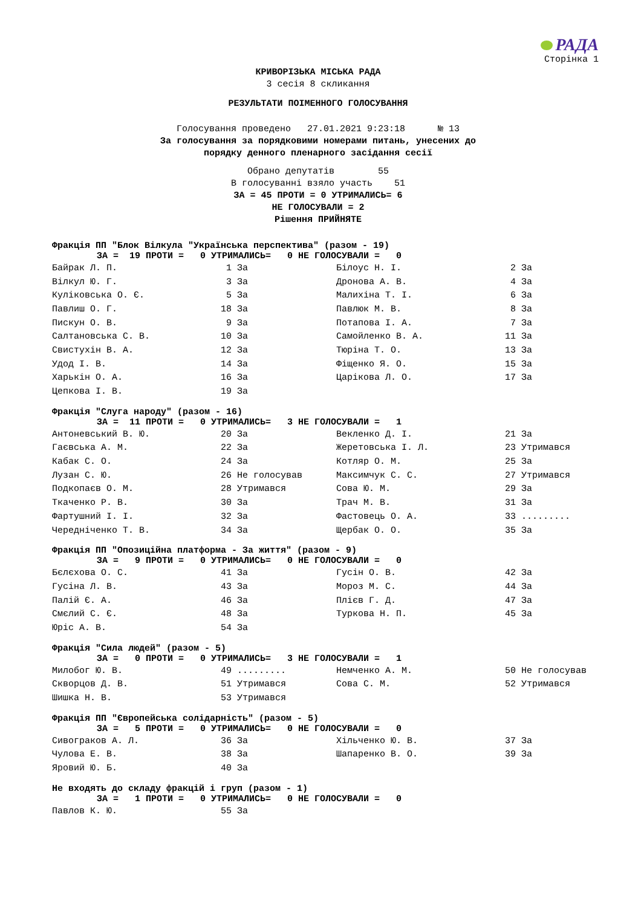РАДА
Сторінка 1
КРИВОРІЗЬКА МІСЬКА РАДА
3 сесія 8 скликання
РЕЗУЛЬТАТИ ПОІМЕННОГО ГОЛОСУВАННЯ
Голосування проведено 27.01.2021 9:23:18 № 13
За голосування за порядковими номерами питань, унесених до
порядку денного пленарного засідання сесії
Обрано депутатів 55
В голосуванні взяло участь 51
ЗА = 45 ПРОТИ = 0 УТРИМАЛИСЬ= 6
НЕ ГОЛОСУВАЛИ = 2
Рішення ПРИЙНЯТЕ
Фракція ПП "Блок Вілкула "Українська перспектива" (разом - 19)
ЗА = 19 ПРОТИ = 0 УТРИМАЛИСЬ= 0 НЕ ГОЛОСУВАЛИ = 0
| Байрак Л. П. | 1 За | Білоус Н. І. | 2 За |
| Вілкул Ю. Г. | 3 За | Дронова А. В. | 4 За |
| Куліковська О. Є. | 5 За | Малихіна Т. І. | 6 За |
| Павлиш О. Г. | 18 За | Павлюк М. В. | 8 За |
| Пискун О. В. | 9 За | Потапова І. А. | 7 За |
| Салтановська С. В. | 10 За | Самойленко В. А. | 11 За |
| Свистухін В. А. | 12 За | Тюріна Т. О. | 13 За |
| Удод І. В. | 14 За | Фіщенко Я. О. | 15 За |
| Харькін О. А. | 16 За | Царікова Л. О. | 17 За |
| Цепкова І. В. | 19 За | | |
Фракція "Слуга народу" (разом - 16)
ЗА = 11 ПРОТИ = 0 УТРИМАЛИСЬ= 3 НЕ ГОЛОСУВАЛИ = 1
| Антоневський В. Ю. | 20 За | Векленко Д. І. | 21 За |
| Гаєвська А. М. | 22 За | Жеретовська І. Л. | 23 Утримався |
| Кабак С. О. | 24 За | Котляр О. М. | 25 За |
| Лузан С. Ю. | 26 Не голосував | Максимчук С. С. | 27 Утримався |
| Подкопаєв О. М. | 28 Утримався | Сова Ю. М. | 29 За |
| Ткаченко Р. В. | 30 За | Трач М. В. | 31 За |
| Фартушний І. І. | 32 За | Фастовець О. А. | 33 ......... |
| Чередніченко Т. В. | 34 За | Щербак О. О. | 35 За |
Фракція ПП "Опозиційна платформа - За життя" (разом - 9)
ЗА = 9 ПРОТИ = 0 УТРИМАЛИСЬ= 0 НЕ ГОЛОСУВАЛИ = 0
| Бєлєхова О. С. | 41 За | Гусін О. В. | 42 За |
| Гусіна Л. В. | 43 За | Мороз М. С. | 44 За |
| Палій Є. А. | 46 За | Плієв Г. Д. | 47 За |
| Смєлий С. Є. | 48 За | Туркова Н. П. | 45 За |
| Юріс А. В. | 54 За | | |
Фракція "Сила людей" (разом - 5)
ЗА = 0 ПРОТИ = 0 УТРИМАЛИСЬ= 3 НЕ ГОЛОСУВАЛИ = 1
| Милобог Ю. В. | 49 ......... | Немченко А. М. | 50 Не голосував |
| Скворцов Д. В. | 51 Утримався | Сова С. М. | 52 Утримався |
| Шишка Н. В. | 53 Утримався | | |
Фракція ПП "Європейська солідарність" (разом - 5)
ЗА = 5 ПРОТИ = 0 УТРИМАЛИСЬ= 0 НЕ ГОЛОСУВАЛИ = 0
| Сивограков А. Л. | 36 За | Хільченко Ю. В. | 37 За |
| Чулова Е. В. | 38 За | Шапаренко В. О. | 39 За |
| Яровий Ю. Б. | 40 За | | |
Не входять до складу фракцій і груп (разом - 1)
ЗА = 1 ПРОТИ = 0 УТРИМАЛИСЬ= 0 НЕ ГОЛОСУВАЛИ = 0
| Павлов К. Ю. | 55 За | | |